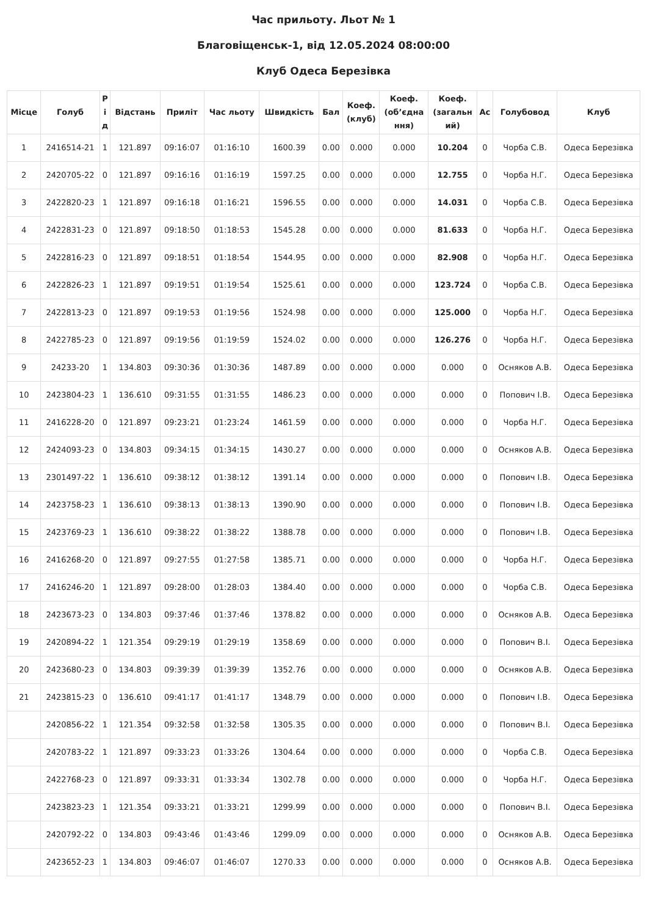Час прильоту. Льот № 1
Благовіщенськ-1, від 12.05.2024 08:00:00
Клуб Одеса Березівка
| Місце | Голуб | Р і д | Відстань | Приліт | Час льоту | Швидкість | Бал | Коеф. (клуб) | Коеф. (об’єдна ння) | Коеф. (загальн ий) | Ас | Голубовод | Клуб |
| --- | --- | --- | --- | --- | --- | --- | --- | --- | --- | --- | --- | --- | --- |
| 1 | 2416514-21 | 1 | 121.897 | 09:16:07 | 01:16:10 | 1600.39 | 0.00 | 0.000 | 0.000 | 10.204 | 0 | Чорба С.В. | Одеса Березівка |
| 2 | 2420705-22 | 0 | 121.897 | 09:16:16 | 01:16:19 | 1597.25 | 0.00 | 0.000 | 0.000 | 12.755 | 0 | Чорба Н.Г. | Одеса Березівка |
| 3 | 2422820-23 | 1 | 121.897 | 09:16:18 | 01:16:21 | 1596.55 | 0.00 | 0.000 | 0.000 | 14.031 | 0 | Чорба С.В. | Одеса Березівка |
| 4 | 2422831-23 | 0 | 121.897 | 09:18:50 | 01:18:53 | 1545.28 | 0.00 | 0.000 | 0.000 | 81.633 | 0 | Чорба Н.Г. | Одеса Березівка |
| 5 | 2422816-23 | 0 | 121.897 | 09:18:51 | 01:18:54 | 1544.95 | 0.00 | 0.000 | 0.000 | 82.908 | 0 | Чорба Н.Г. | Одеса Березівка |
| 6 | 2422826-23 | 1 | 121.897 | 09:19:51 | 01:19:54 | 1525.61 | 0.00 | 0.000 | 0.000 | 123.724 | 0 | Чорба С.В. | Одеса Березівка |
| 7 | 2422813-23 | 0 | 121.897 | 09:19:53 | 01:19:56 | 1524.98 | 0.00 | 0.000 | 0.000 | 125.000 | 0 | Чорба Н.Г. | Одеса Березівка |
| 8 | 2422785-23 | 0 | 121.897 | 09:19:56 | 01:19:59 | 1524.02 | 0.00 | 0.000 | 0.000 | 126.276 | 0 | Чорба Н.Г. | Одеса Березівка |
| 9 | 24233-20 | 1 | 134.803 | 09:30:36 | 01:30:36 | 1487.89 | 0.00 | 0.000 | 0.000 | 0.000 | 0 | Осняков А.В. | Одеса Березівка |
| 10 | 2423804-23 | 1 | 136.610 | 09:31:55 | 01:31:55 | 1486.23 | 0.00 | 0.000 | 0.000 | 0.000 | 0 | Попович І.В. | Одеса Березівка |
| 11 | 2416228-20 | 0 | 121.897 | 09:23:21 | 01:23:24 | 1461.59 | 0.00 | 0.000 | 0.000 | 0.000 | 0 | Чорба Н.Г. | Одеса Березівка |
| 12 | 2424093-23 | 0 | 134.803 | 09:34:15 | 01:34:15 | 1430.27 | 0.00 | 0.000 | 0.000 | 0.000 | 0 | Осняков А.В. | Одеса Березівка |
| 13 | 2301497-22 | 1 | 136.610 | 09:38:12 | 01:38:12 | 1391.14 | 0.00 | 0.000 | 0.000 | 0.000 | 0 | Попович І.В. | Одеса Березівка |
| 14 | 2423758-23 | 1 | 136.610 | 09:38:13 | 01:38:13 | 1390.90 | 0.00 | 0.000 | 0.000 | 0.000 | 0 | Попович І.В. | Одеса Березівка |
| 15 | 2423769-23 | 1 | 136.610 | 09:38:22 | 01:38:22 | 1388.78 | 0.00 | 0.000 | 0.000 | 0.000 | 0 | Попович І.В. | Одеса Березівка |
| 16 | 2416268-20 | 0 | 121.897 | 09:27:55 | 01:27:58 | 1385.71 | 0.00 | 0.000 | 0.000 | 0.000 | 0 | Чорба Н.Г. | Одеса Березівка |
| 17 | 2416246-20 | 1 | 121.897 | 09:28:00 | 01:28:03 | 1384.40 | 0.00 | 0.000 | 0.000 | 0.000 | 0 | Чорба С.В. | Одеса Березівка |
| 18 | 2423673-23 | 0 | 134.803 | 09:37:46 | 01:37:46 | 1378.82 | 0.00 | 0.000 | 0.000 | 0.000 | 0 | Осняков А.В. | Одеса Березівка |
| 19 | 2420894-22 | 1 | 121.354 | 09:29:19 | 01:29:19 | 1358.69 | 0.00 | 0.000 | 0.000 | 0.000 | 0 | Попович В.І. | Одеса Березівка |
| 20 | 2423680-23 | 0 | 134.803 | 09:39:39 | 01:39:39 | 1352.76 | 0.00 | 0.000 | 0.000 | 0.000 | 0 | Осняков А.В. | Одеса Березівка |
| 21 | 2423815-23 | 0 | 136.610 | 09:41:17 | 01:41:17 | 1348.79 | 0.00 | 0.000 | 0.000 | 0.000 | 0 | Попович І.В. | Одеса Березівка |
| | 2420856-22 | 1 | 121.354 | 09:32:58 | 01:32:58 | 1305.35 | 0.00 | 0.000 | 0.000 | 0.000 | 0 | Попович В.І. | Одеса Березівка |
| | 2420783-22 | 1 | 121.897 | 09:33:23 | 01:33:26 | 1304.64 | 0.00 | 0.000 | 0.000 | 0.000 | 0 | Чорба С.В. | Одеса Березівка |
| | 2422768-23 | 0 | 121.897 | 09:33:31 | 01:33:34 | 1302.78 | 0.00 | 0.000 | 0.000 | 0.000 | 0 | Чорба Н.Г. | Одеса Березівка |
| | 2423823-23 | 1 | 121.354 | 09:33:21 | 01:33:21 | 1299.99 | 0.00 | 0.000 | 0.000 | 0.000 | 0 | Попович В.І. | Одеса Березівка |
| | 2420792-22 | 0 | 134.803 | 09:43:46 | 01:43:46 | 1299.09 | 0.00 | 0.000 | 0.000 | 0.000 | 0 | Осняков А.В. | Одеса Березівка |
| | 2423652-23 | 1 | 134.803 | 09:46:07 | 01:46:07 | 1270.33 | 0.00 | 0.000 | 0.000 | 0.000 | 0 | Осняков А.В. | Одеса Березівка |